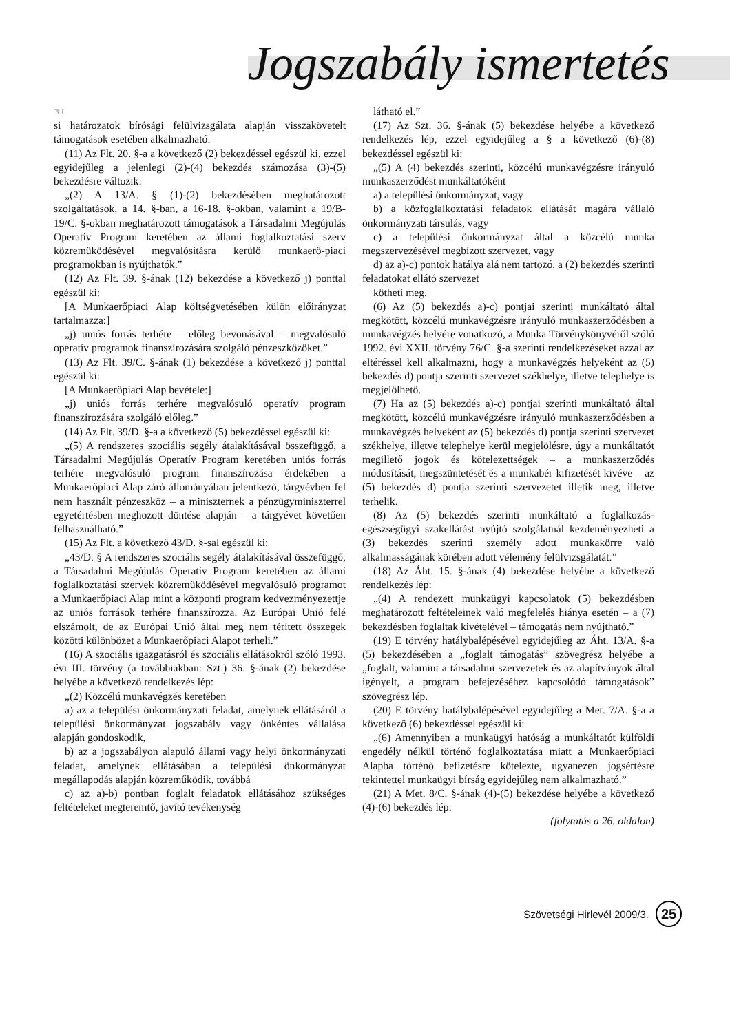Jogszabály ismertetés
☜
si határozatok bírósági felülvizsgálata alapján visszakövetelt támogatások esetében alkalmazható.
(11) Az Flt. 20. §-a a következő (2) bekezdéssel egészül ki, ezzel egyidejűleg a jelenlegi (2)-(4) bekezdés számozása (3)-(5) bekezdésre változik:
„(2) A 13/A. § (1)-(2) bekezdésében meghatározott szolgáltatások, a 14. §-ban, a 16-18. §-okban, valamint a 19/B-19/C. §-okban meghatározott támogatások a Társadalmi Megújulás Operatív Program keretében az állami foglalkoztatási szerv közreműködésével megvalósításra kerülő munkaerő-piaci programokban is nyújthatók.”
(12) Az Flt. 39. §-ának (12) bekezdése a következő j) ponttal egészül ki:
[A Munkaerőpiaci Alap költségvetésében külön előirányzat tartalmazza:]
„j) uniós forrás terhére – előleg bevonásával – megvalósuló operatív programok finanszírozására szolgáló pénzeszközöket.”
(13) Az Flt. 39/C. §-ának (1) bekezdése a következő j) ponttal egészül ki:
[A Munkaerőpiaci Alap bevétele:]
„j) uniós forrás terhére megvalósuló operatív program finanszírozására szolgáló előleg.”
(14) Az Flt. 39/D. §-a a következő (5) bekezdéssel egészül ki:
„(5) A rendszeres szociális segély átalakításával összefüggő, a Társadalmi Megújulás Operatív Program keretében uniós forrás terhére megvalósuló program finanszírozása érdekében a Munkaerőpiaci Alap záró állományában jelentkező, tárgyévben fel nem használt pénzeszköz – a miniszternek a pénzügyminiszterrel egyetértésben meghozott döntése alapján – a tárgyévet követően felhasználható.”
(15) Az Flt. a következő 43/D. §-sal egészül ki:
„43/D. § A rendszeres szociális segély átalakításával összefüggő, a Társadalmi Megújulás Operatív Program keretében az állami foglalkoztatási szervek közreműködésével megvalósuló programot a Munkaerőpiaci Alap mint a központi program kedvezményezettje az uniós források terhére finanszírozza. Az Európai Unió felé elszámolt, de az Európai Unió által meg nem térített összegek közötti különbözet a Munkaerőpiaci Alapot terheli.”
(16) A szociális igazgatásról és szociális ellátásokról szóló 1993. évi III. törvény (a továbbiakban: Szt.) 36. §-ának (2) bekezdése helyébe a következő rendelkezés lép:
„(2) Közcélú munkavégzés keretében
a) az a települési önkormányzati feladat, amelynek ellátásáról a települési önkormányzat jogszabály vagy önkéntes vállalása alapján gondoskodik,
b) az a jogszabályon alapuló állami vagy helyi önkormányzati feladat, amelynek ellátásában a települési önkormányzat megállapodás alapján közreműködik, továbbá
c) az a)-b) pontban foglalt feladatok ellátásához szükséges feltételeket megteremtő, javító tevékenység
látható el.”
(17) Az Szt. 36. §-ának (5) bekezdése helyébe a következő rendelkezés lép, ezzel egyidejűleg a § a következő (6)-(8) bekezdéssel egészül ki:
„(5) A (4) bekezdés szerinti, közcélú munkavégzésre irányuló munkaszerződést munkáltatóként
a) a települési önkormányzat, vagy
b) a közfoglalkoztatási feladatok ellátását magára vállaló önkormányzati társulás, vagy
c) a települési önkormányzat által a közcélú munka megszervezésével megbízott szervezet, vagy
d) az a)-c) pontok hatálya alá nem tartozó, a (2) bekezdés szerinti feladatokat ellátó szervezet
kötheti meg.
(6) Az (5) bekezdés a)-c) pontjai szerinti munkáltató által megkötött, közcélú munkavégzésre irányuló munkaszerződésben a munkavégzés helyére vonatkozó, a Munka Törvénykönyvéről szóló 1992. évi XXII. törvény 76/C. §-a szerinti rendelkezéseket azzal az eltéréssel kell alkalmazni, hogy a munkavégzés helyeként az (5) bekezdés d) pontja szerinti szervezet székhelye, illetve telephelye is megjelölhető.
(7) Ha az (5) bekezdés a)-c) pontjai szerinti munkáltató által megkötött, közcélú munkavégzésre irányuló munkaszerződésben a munkavégzés helyeként az (5) bekezdés d) pontja szerinti szervezet székhelye, illetve telephelye kerül megjelölésre, úgy a munkáltatót megillető jogok és kötelezettségek – a munkaszerződés módosítását, megszüntetését és a munkabér kifizetését kivéve – az (5) bekezdés d) pontja szerinti szervezetet illetik meg, illetve terhelik.
(8) Az (5) bekezdés szerinti munkáltató a foglalkozás-egészségügyi szakellátást nyújtó szolgálatnál kezdeményezheti a (3) bekezdés szerinti személy adott munkakörre való alkalmasságának körében adott vélemény felülvizsgálatát.”
(18) Az Áht. 15. §-ának (4) bekezdése helyébe a következő rendelkezés lép:
„(4) A rendezett munkaügyi kapcsolatok (5) bekezdésben meghatározott feltételeinek való megfelelés hiánya esetén – a (7) bekezdésben foglaltak kivételével – támogatás nem nyújtható.”
(19) E törvény hatálybalépésével egyidejűleg az Áht. 13/A. §-a (5) bekezdésében a „foglalt támogatás” szövegrész helyébe a „foglalt, valamint a társadalmi szervezetek és az alapítványok által igényelt, a program befejezéséhez kapcsolódó támogatások” szövegrész lép.
(20) E törvény hatálybalépésével egyidejűleg a Met. 7/A. §-a a következő (6) bekezdéssel egészül ki:
„(6) Amennyiben a munkaügyi hatóság a munkáltatót külföldi engedély nélkül történő foglalkoztatása miatt a Munkaerőpiaci Alapba történő befizetésre kötelezte, ugyanezen jogsértésre tekintettel munkaügyi bírság egyidejűleg nem alkalmazható.”
(21) A Met. 8/C. §-ának (4)-(5) bekezdése helyébe a következő (4)-(6) bekezdés lép:
(folytatás a 26. oldalon)
Szövetségi Hirlevél 2009/3. 25